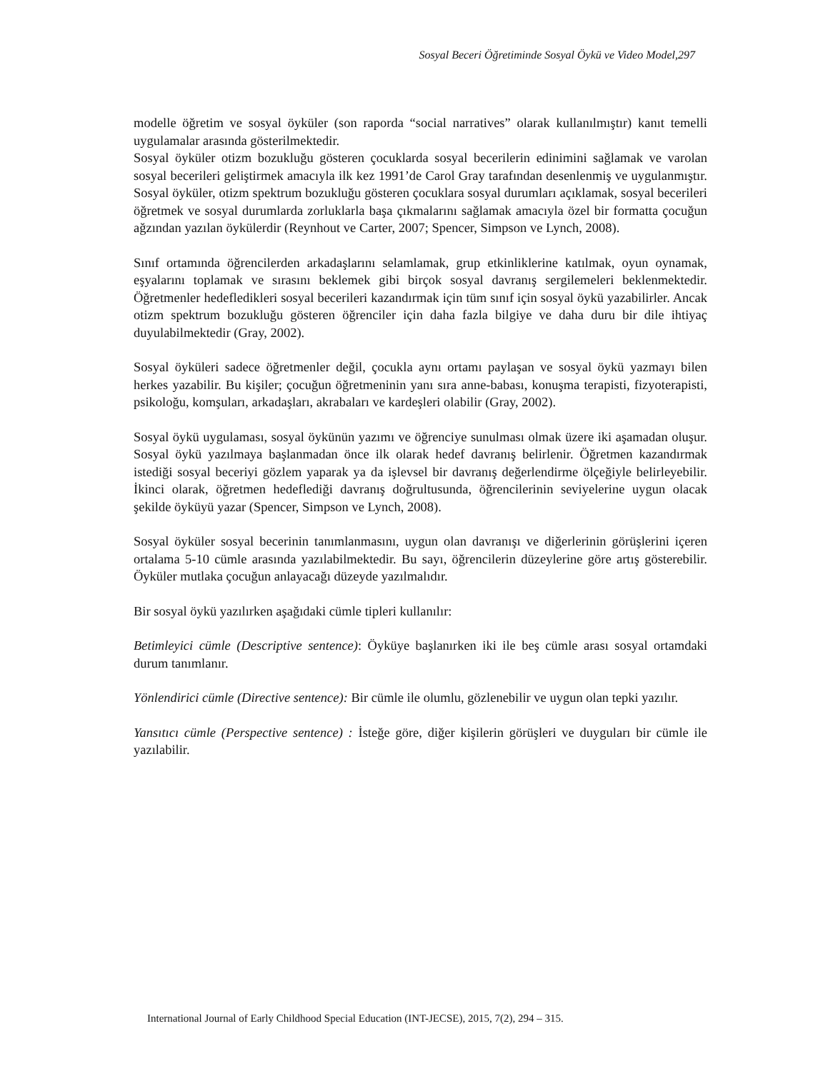Sosyal Beceri Öğretiminde Sosyal Öykü ve Video Model,297
modelle öğretim ve sosyal öyküler (son raporda “social narratives” olarak kullanılmıştır) kanıt temelli uygulamalar arasında gösterilmektedir.
Sosyal öyküler otizm bozukluğu gösteren çocuklarda sosyal becerilerin edinimini sağlamak ve varolan sosyal becerileri geliştirmek amacıyla ilk kez 1991’de Carol Gray tarafından desenlenmiş ve uygulanmıştır. Sosyal öyküler, otizm spektrum bozukluğu gösteren çocuklara sosyal durumları açıklamak, sosyal becerileri öğretmek ve sosyal durumlarda zorluklarla başa çıkmalarını sağlamak amacıyla özel bir formatta çocuğun ağzından yazılan öykülerdir (Reynhout ve Carter, 2007; Spencer, Simpson ve Lynch, 2008).
Sınıf ortamında öğrencilerden arkadaşlarını selamlamak, grup etkinliklerine katılmak, oyun oynamak, eşyalarını toplamak ve sırasını beklemek gibi birçok sosyal davranış sergilemeleri beklenmektedir. Öğretmenler hedefledikleri sosyal becerileri kazandırmak için tüm sınıf için sosyal öykü yazabilirler. Ancak otizm spektrum bozukluğu gösteren öğrenciler için daha fazla bilgiye ve daha duru bir dile ihtiyaç duyulabilmektedir (Gray, 2002).
Sosyal öyküleri sadece öğretmenler değil, çocukla aynı ortamı paylaşan ve sosyal öykü yazmayı bilen herkes yazabilir. Bu kişiler; çocuğun öğretmeninin yanı sıra anne-babası, konuşma terapisti, fizyoterapisti, psikoloğu, komşuları, arkadaşları, akrabaları ve kardeşleri olabilir (Gray, 2002).
Sosyal öykü uygulaması, sosyal öykünün yazımı ve öğrenciye sunulması olmak üzere iki aşamadan oluşur. Sosyal öykü yazılmaya başlanmadan önce ilk olarak hedef davranış belirlenir. Öğretmen kazandırmak istediği sosyal beceriyi gözlem yaparak ya da işlevsel bir davranış değerlendirme ölçeğiyle belirleyebilir. İkinci olarak, öğretmen hedeflediği davranış doğrultusunda, öğrencilerinin seviyelerine uygun olacak şekilde öyküyü yazar (Spencer, Simpson ve Lynch, 2008).
Sosyal öyküler sosyal becerinin tanımlanmasını, uygun olan davranışı ve diğerlerinin görüşlerini içeren ortalama 5-10 cümle arasında yazılabilmektedir. Bu sayı, öğrencilerin düzeylerine göre artış gösterebilir. Öyküler mutlaka çocuğun anlayacağı düzeyde yazılmalıdır.
Bir sosyal öykü yazılırken aşağıdaki cümle tipleri kullanılır:
Betimleyici cümle (Descriptive sentence): Öyküye başlanırken iki ile beş cümle arası sosyal ortamdaki durum tanımlanır.
Yönlendirici cümle (Directive sentence): Bir cümle ile olumlu, gözlenebilir ve uygun olan tepki yazılır.
Yansıtıcı cümle (Perspective sentence) : İsteğe göre, diğer kişilerin görüşleri ve duyguları bir cümle ile yazılabilir.
International Journal of Early Childhood Special Education (INT-JECSE), 2015, 7(2), 294 – 315.